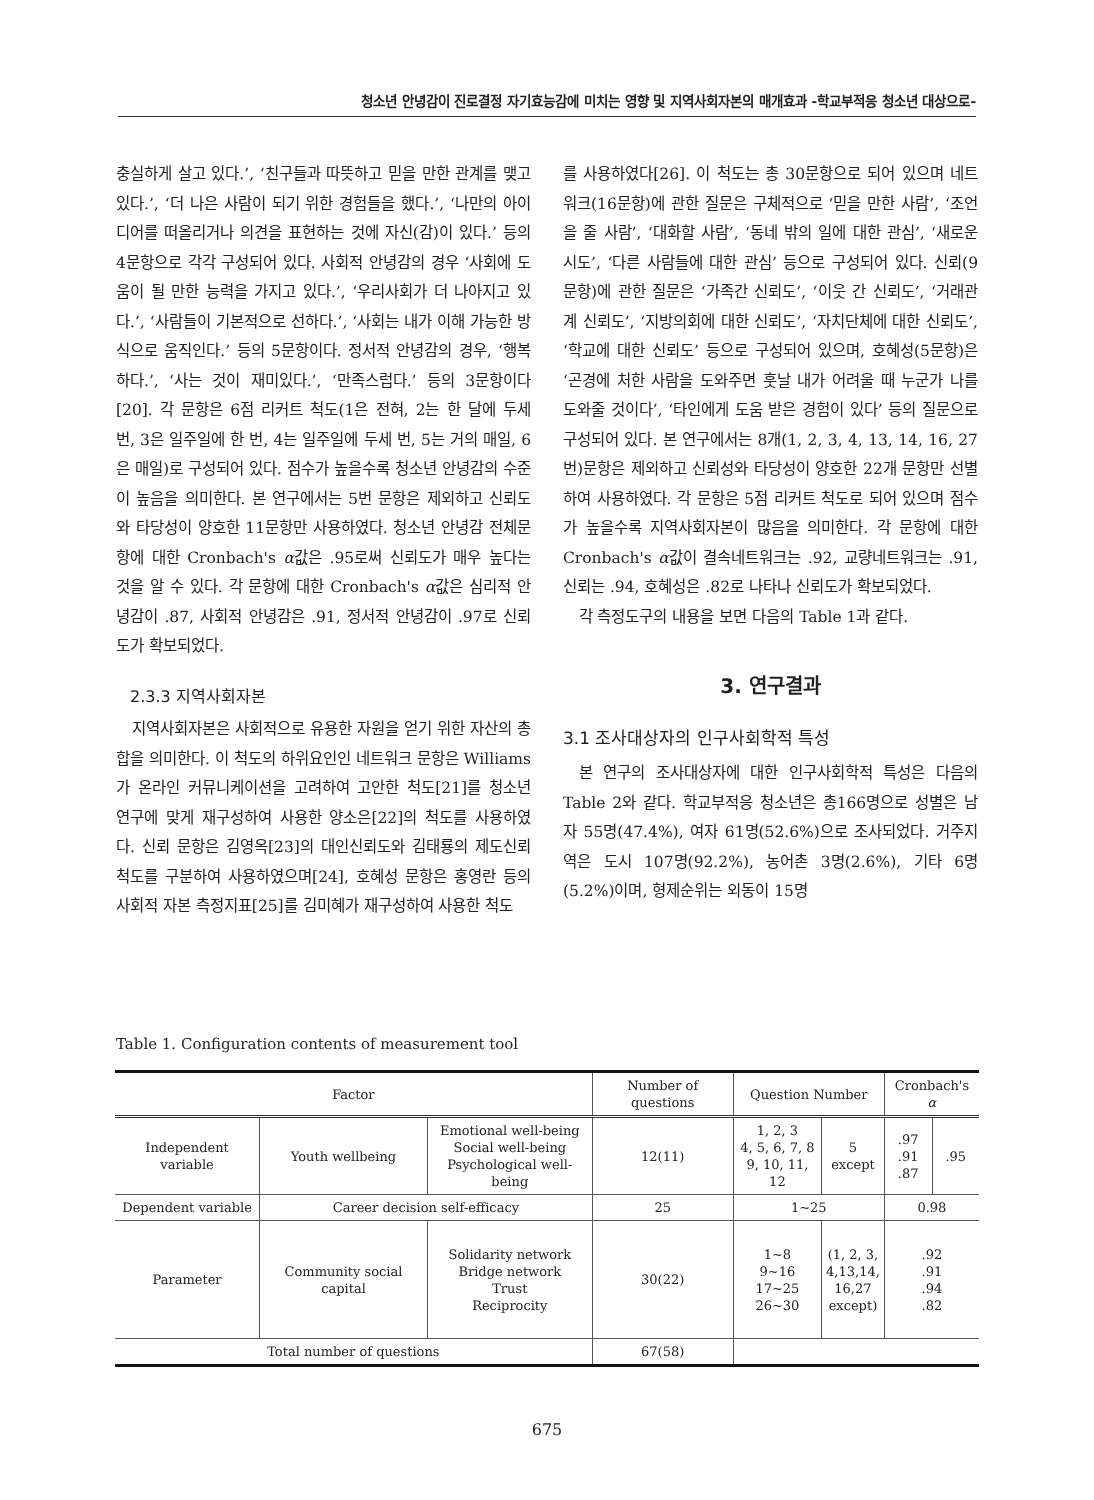청소년 안녕감이 진로결정 자기효능감에 미치는 영향 및 지역사회자본의 매개효과 -학교부적응 청소년 대상으로-
충실하게 살고 있다.’, ‘친구들과 따뜻하고 믿을 만한 관계를 맺고 있다.’, ‘더 나은 사람이 되기 위한 경험들을 했다.’, ‘나만의 아이디어를 떠올리거나 의견을 표현하는 것에 자신(감)이 있다.’ 등의 4문항으로 각각 구성되어 있다. 사회적 안녕감의 경우 ‘사회에 도움이 될 만한 능력을 가지고 있다.’, ‘우리사회가 더 나아지고 있다.’, ‘사람들이 기본적으로 선하다.’, ‘사회는 내가 이해 가능한 방식으로 움직인다.’ 등의 5문항이다. 정서적 안녕감의 경우, ‘행복하다.’, ‘사는 것이 재미있다.’, ‘만족스럽다.’ 등의 3문항이다[20]. 각 문항은 6점 리커트 척도(1은 전혀, 2는 한 달에 두세 번, 3은 일주일에 한 번, 4는 일주일에 두세 번, 5는 거의 매일, 6은 매일)로 구성되어 있다. 점수가 높을수록 청소년 안녕감의 수준이 높음을 의미한다. 본 연구에서는 5번 문항은 제외하고 신뢰도와 타당성이 양호한 11문항만 사용하였다. 청소년 안녕감 전체문항에 대한 Cronbach's α값은 .95로써 신뢰도가 매우 높다는 것을 알 수 있다. 각 문항에 대한 Cronbach's α값은 심리적 안녕감이 .87, 사회적 안녕감은 .91, 정서적 안녕감이 .97로 신뢰도가 확보되었다.
2.3.3 지역사회자본
지역사회자본은 사회적으로 유용한 자원을 얻기 위한 자산의 총합을 의미한다. 이 척도의 하위요인인 네트워크 문항은 Williams가 온라인 커뮤니케이션을 고려하여 고안한 척도[21]를 청소년 연구에 맞게 재구성하여 사용한 양소은[22]의 척도를 사용하였다. 신뢰 문항은 김영옥[23]의 대인신뢰도와 김태룡의 제도신뢰 척도를 구분하여 사용하였으며[24], 호혜성 문항은 홍영란 등의 사회적 자본 측정지표[25]를 김미혜가 재구성하여 사용한 척도
를 사용하였다[26]. 이 척도는 총 30문항으로 되어 있으며 네트워크(16문항)에 관한 질문은 구체적으로 ‘믿을 만한 사람’, ‘조언을 줄 사람’, ‘대화할 사람’, ‘동네 밖의 일에 대한 관심’, ‘새로운 시도’, ‘다른 사람들에 대한 관심’ 등으로 구성되어 있다. 신뢰(9문항)에 관한 질문은 ‘가족간 신뢰도’, ‘이웃 간 신뢰도’, ‘거래관계 신뢰도’, ‘지방의회에 대한 신뢰도’, ‘자치단체에 대한 신뢰도’, ‘학교에 대한 신뢰도’ 등으로 구성되어 있으며, 호혜성(5문항)은 ‘곤경에 처한 사람을 도와주면 훗날 내가 어려울 때 누군가 나를 도와줄 것이다’, ‘타인에게 도움 받은 경험이 있다’ 등의 질문으로 구성되어 있다. 본 연구에서는 8개(1, 2, 3, 4, 13, 14, 16, 27번)문항은 제외하고 신뢰성와 타당성이 양호한 22개 문항만 선별하여 사용하였다. 각 문항은 5점 리커트 척도로 되어 있으며 점수가 높을수록 지역사회자본이 많음을 의미한다. 각 문항에 대한 Cronbach's α값이 결속네트워크는 .92, 교량네트워크는 .91, 신뢰는 .94, 호혜성은 .82로 나타나 신뢰도가 확보되었다.
각 측정도구의 내용을 보면 다음의 Table 1과 같다.
3. 연구결과
3.1 조사대상자의 인구사회학적 특성
본 연구의 조사대상자에 대한 인구사회학적 특성은 다음의 Table 2와 같다. 학교부적응 청소년은 총166명으로 성별은 남자 55명(47.4%), 여자 61명(52.6%)으로 조사되었다. 거주지역은 도시 107명(92.2%), 농어촌 3명(2.6%), 기타 6명(5.2%)이며, 형제순위는 외동이 15명
Table 1. Configuration contents of measurement tool
| Factor | | | Number of questions | Question Number | | Cronbach's α | |
| --- | --- | --- | --- | --- | --- | --- | --- |
| Independent variable | Youth wellbeing | Emotional well-being Social well-being Psychological well-being | 12(11) | 1, 2, 3 4, 5, 6, 7, 8 9, 10, 11, 12 | 5 except | .97 .91 .87 | .95 |
| Dependent variable | Career decision self-efficacy | | 25 | 1~25 | | 0.98 | |
| Parameter | Community social capital | Solidarity network Bridge network Trust Reciprocity | 30(22) | 1~8 9~16 17~25 26~30 | (1, 2, 3, 4,13,14, 16,27 except) | .92 .91 .94 .82 | |
| Total number of questions | | | 67(58) | | | | |
675